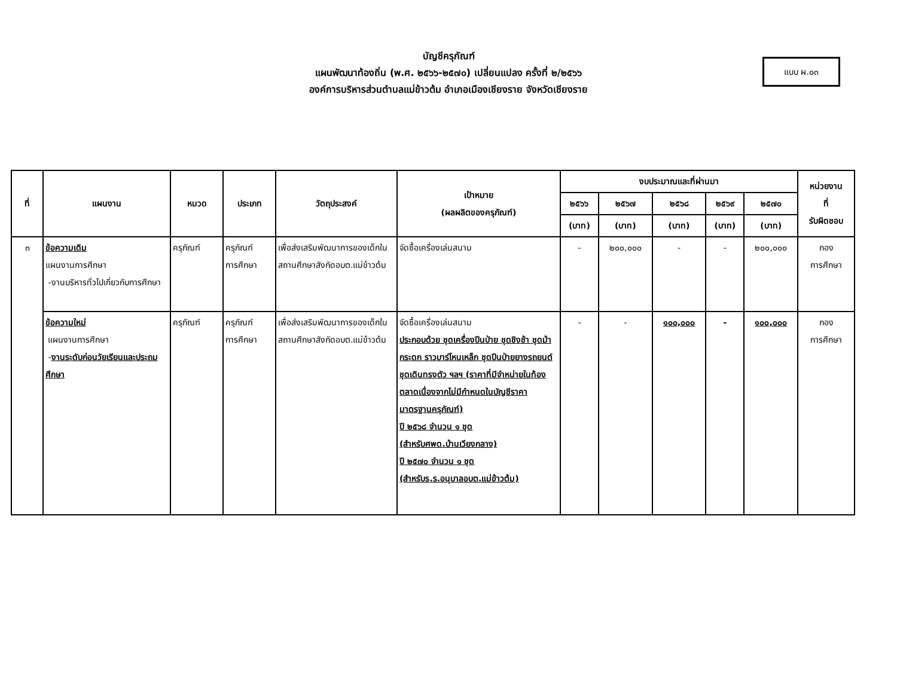บัญชีครุภัณฑ์
แผนพัฒนาท้องถิ่น (พ.ศ. ๒๕๖๖-๒๕๗๐) เปลี่ยนแปลง ครั้งที่ ๒/๒๕๖๖
องค์การบริหารส่วนตำบลแม่ข้าวต้ม อำเภอเมืองเชียงราย จังหวัดเชียงราย
แบบ ผ.๐๓
| ที่ | แผนงาน | หมวด | ประเภท | วัตถุประสงค์ | เป้าหมาย (ผลผลิตของครุภัณฑ์) | งบประมาณและที่ผ่านมา | | | | | หน่วยงาน ที่ รับผิดชอบ |
| --- | --- | --- | --- | --- | --- | --- | --- | --- | --- | --- | --- |
| | | | | | | ๒๕๖๖ | ๒๕๖๗ | ๒๕๖๘ | ๒๕๖๙ | ๒๕๗๐ | |
| | | | | | | (บาท) | (บาท) | (บาท) | (บาท) | (บาท) | |
| ๓ | ข้อความเดิม แผนงานการศึกษา -งานบริหารทั่วไปเกี่ยวกับการศึกษา | ครุภัณฑ์ | ครุภัณฑ์ การศึกษา | เพื่อส่งเสริมพัฒนาการของเด็กในสถานศึกษาสังกัดอบต.แม่ข้าวต้ม | จัดซื้อเครื่องเล่นสนาม | - | ๒๐๐,๐๐๐ | - | - | ๒๐๐,๐๐๐ | กอง การศึกษา |
| | ข้อความใหม่ แผนงานการศึกษา - งานระดับก่อนวัยเรียนและประถมศึกษา | ครุภัณฑ์ | ครุภัณฑ์ การศึกษา | เพื่อส่งเสริมพัฒนาการของเด็กในสถานศึกษาสังกัดอบต.แม่ข้าวต้ม | จัดซื้อเครื่องเล่นสนาม ประกอบด้วย ชุดเครื่องปีนป่าย ชุดชิงช้า ชุดม้ากระดก ราวบาร์โหนเหล็ก ชุดปีนป่ายยางรถยนต์ ชุดเดินทรงตัว ฯลฯ (ราคาที่มีจำหน่ายในท้องตลาดเนื่องจากไม่มีกำหนดในบัญชีราคามาตรฐานครุภัณฑ์) ปี ๒๕๖๘ จำนวน ๑ ชุด (สำหรับศพด.บ้านเวียงกลาง) ปี ๒๕๗๐ จำนวน ๑ ชุด (สำหรับร.ร.อนุบาลอบต.แม่ข้าวต้ม) | - | - | ๑๐๐,๐๐๐ | - | ๑๐๐,๐๐๐ | กอง การศึกษา |